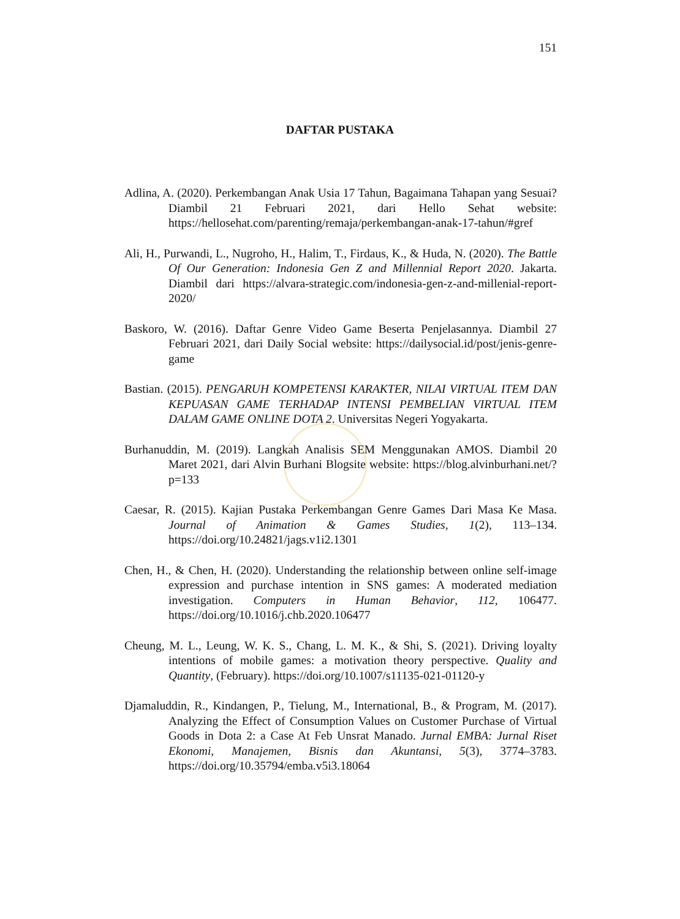151
DAFTAR PUSTAKA
Adlina, A. (2020). Perkembangan Anak Usia 17 Tahun, Bagaimana Tahapan yang Sesuai? Diambil 21 Februari 2021, dari Hello Sehat website: https://hellosehat.com/parenting/remaja/perkembangan-anak-17-tahun/#gref
Ali, H., Purwandi, L., Nugroho, H., Halim, T., Firdaus, K., & Huda, N. (2020). The Battle Of Our Generation: Indonesia Gen Z and Millennial Report 2020. Jakarta. Diambil dari https://alvara-strategic.com/indonesia-gen-z-and-millenial-report-2020/
Baskoro, W. (2016). Daftar Genre Video Game Beserta Penjelasannya. Diambil 27 Februari 2021, dari Daily Social website: https://dailysocial.id/post/jenis-genre-game
Bastian. (2015). PENGARUH KOMPETENSI KARAKTER, NILAI VIRTUAL ITEM DAN KEPUASAN GAME TERHADAP INTENSI PEMBELIAN VIRTUAL ITEM DALAM GAME ONLINE DOTA 2. Universitas Negeri Yogyakarta.
Burhanuddin, M. (2019). Langkah Analisis SEM Menggunakan AMOS. Diambil 20 Maret 2021, dari Alvin Burhani Blogsite website: https://blog.alvinburhani.net/?p=133
Caesar, R. (2015). Kajian Pustaka Perkembangan Genre Games Dari Masa Ke Masa. Journal of Animation & Games Studies, 1(2), 113–134. https://doi.org/10.24821/jags.v1i2.1301
Chen, H., & Chen, H. (2020). Understanding the relationship between online self-image expression and purchase intention in SNS games: A moderated mediation investigation. Computers in Human Behavior, 112, 106477. https://doi.org/10.1016/j.chb.2020.106477
Cheung, M. L., Leung, W. K. S., Chang, L. M. K., & Shi, S. (2021). Driving loyalty intentions of mobile games: a motivation theory perspective. Quality and Quantity, (February). https://doi.org/10.1007/s11135-021-01120-y
Djamaluddin, R., Kindangen, P., Tielung, M., International, B., & Program, M. (2017). Analyzing the Effect of Consumption Values on Customer Purchase of Virtual Goods in Dota 2: a Case At Feb Unsrat Manado. Jurnal EMBA: Jurnal Riset Ekonomi, Manajemen, Bisnis dan Akuntansi, 5(3), 3774–3783. https://doi.org/10.35794/emba.v5i3.18064